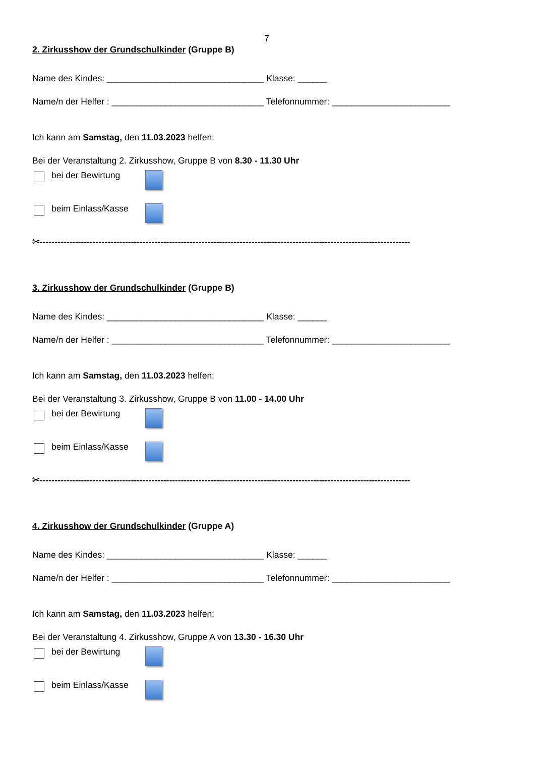7
2. Zirkusshow der Grundschulkinder (Gruppe B)
Name des Kindes: ________________________________ Klasse: ______
Name/n der Helfer : _______________________________ Telefonnummer: ________________________
Ich kann am Samstag, den 11.03.2023 helfen:
Bei der Veranstaltung 2. Zirkusshow, Gruppe B von 8.30 - 11.30 Uhr
bei der Bewirtung
beim Einlass/Kasse
✂------------------------------------------------------------------------------------------------------------------------------
3. Zirkusshow der Grundschulkinder (Gruppe B)
Name des Kindes: ________________________________ Klasse: ______
Name/n der Helfer : _______________________________ Telefonnummer: ________________________
Ich kann am Samstag, den 11.03.2023 helfen:
Bei der Veranstaltung 3. Zirkusshow, Gruppe B von 11.00 - 14.00 Uhr
bei der Bewirtung
beim Einlass/Kasse
✂------------------------------------------------------------------------------------------------------------------------------
4. Zirkusshow der Grundschulkinder (Gruppe A)
Name des Kindes: ________________________________ Klasse: ______
Name/n der Helfer : _______________________________ Telefonnummer: ________________________
Ich kann am Samstag, den 11.03.2023 helfen:
Bei der Veranstaltung 4. Zirkusshow, Gruppe A von 13.30 - 16.30 Uhr
bei der Bewirtung
beim Einlass/Kasse